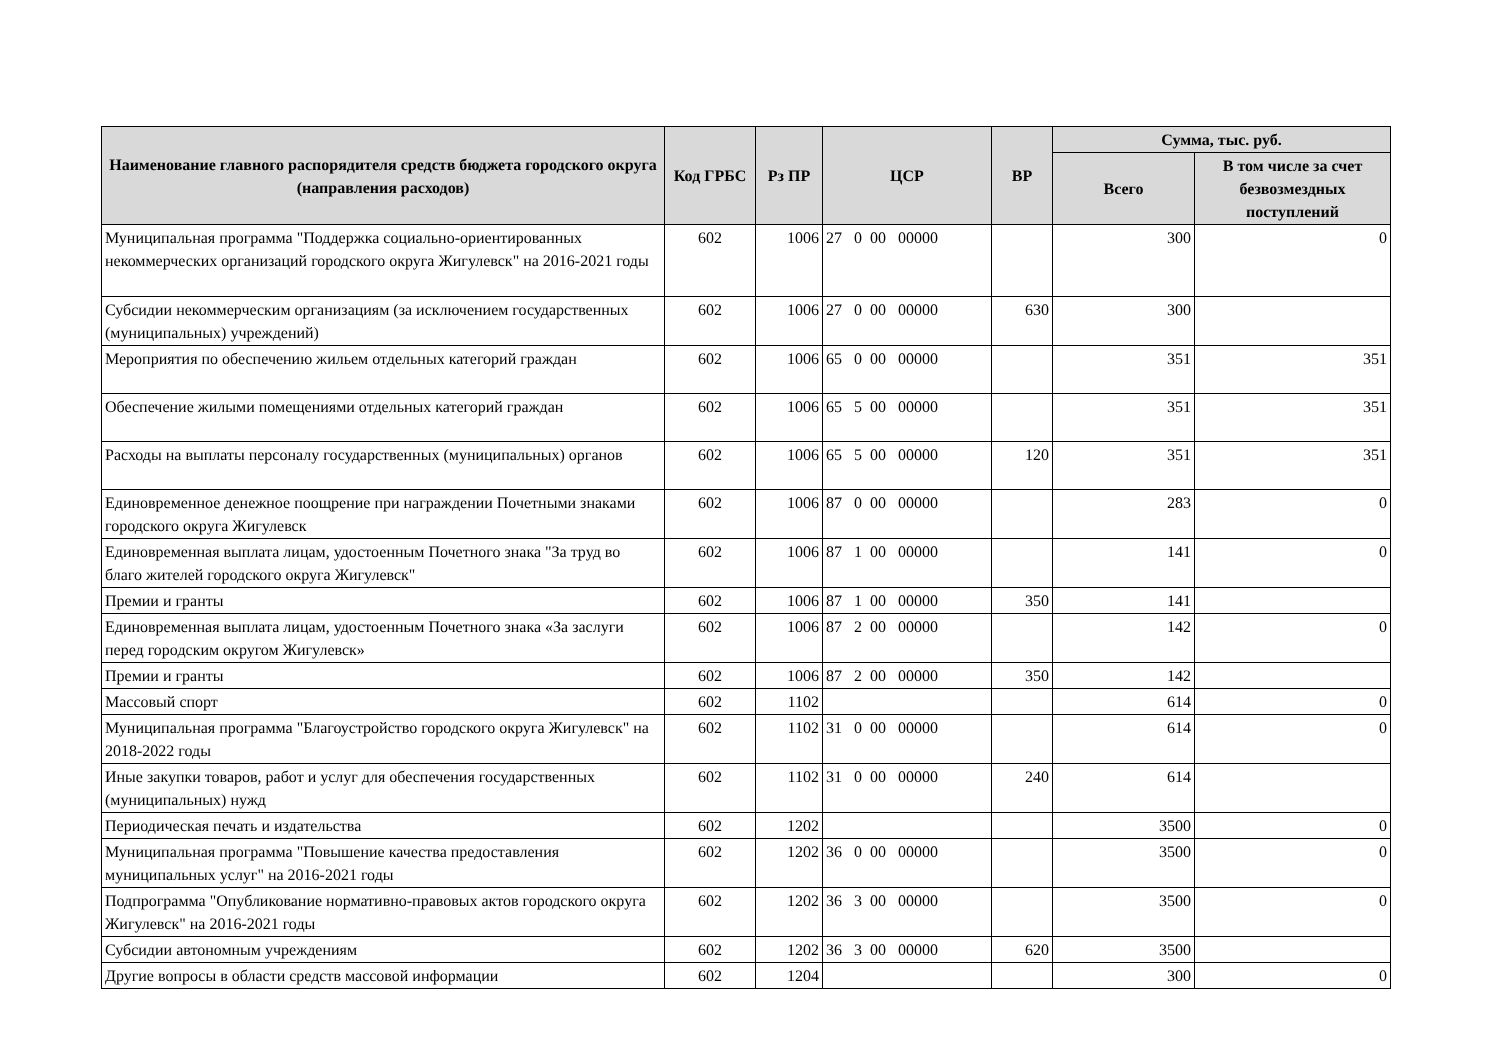| Наименование главного распорядителя средств бюджета городского округа (направления расходов) | Код ГРБС | Рз ПР | ЦСР | ВР | Сумма, тыс. руб. | |
| --- | --- | --- | --- | --- | --- | --- |
| | | | | | Всего | В том числе за счет безвозмездных поступлений |
| Муниципальная программа "Поддержка социально-ориентированных некоммерческих организаций городского округа Жигулевск" на 2016-2021 годы | 602 | 1006 | 27 0 00 00000 | | 300 | 0 |
| Субсидии некоммерческим организациям (за исключением государственных (муниципальных) учреждений) | 602 | 1006 | 27 0 00 00000 | 630 | 300 | |
| Мероприятия по обеспечению жильем отдельных категорий граждан | 602 | 1006 | 65 0 00 00000 | | 351 | 351 |
| Обеспечение жилыми помещениями отдельных категорий граждан | 602 | 1006 | 65 5 00 00000 | | 351 | 351 |
| Расходы на выплаты персоналу государственных (муниципальных) органов | 602 | 1006 | 65 5 00 00000 | 120 | 351 | 351 |
| Единовременное денежное поощрение при награждении Почетными знаками городского округа Жигулевск | 602 | 1006 | 87 0 00 00000 | | 283 | 0 |
| Единовременная выплата лицам, удостоенным Почетного знака "За труд во благо жителей городского округа Жигулевск" | 602 | 1006 | 87 1 00 00000 | | 141 | 0 |
| Премии и гранты | 602 | 1006 | 87 1 00 00000 | 350 | 141 | |
| Единовременная выплата лицам, удостоенным Почетного знака «За заслуги перед городским округом Жигулевск» | 602 | 1006 | 87 2 00 00000 | | 142 | 0 |
| Премии и гранты | 602 | 1006 | 87 2 00 00000 | 350 | 142 | |
| Массовый спорт | 602 | 1102 | | | 614 | 0 |
| Муниципальная программа "Благоустройство городского округа Жигулевск" на 2018-2022 годы | 602 | 1102 | 31 0 00 00000 | | 614 | 0 |
| Иные закупки товаров, работ и услуг для обеспечения государственных (муниципальных) нужд | 602 | 1102 | 31 0 00 00000 | 240 | 614 | |
| Периодическая печать и издательства | 602 | 1202 | | | 3500 | 0 |
| Муниципальная программа "Повышение качества предоставления муниципальных услуг" на 2016-2021 годы | 602 | 1202 | 36 0 00 00000 | | 3500 | 0 |
| Подпрограмма "Опубликование нормативно-правовых актов городского округа Жигулевск" на 2016-2021 годы | 602 | 1202 | 36 3 00 00000 | | 3500 | 0 |
| Субсидии автономным учреждениям | 602 | 1202 | 36 3 00 00000 | 620 | 3500 | |
| Другие вопросы в области средств массовой информации | 602 | 1204 | | | 300 | 0 |